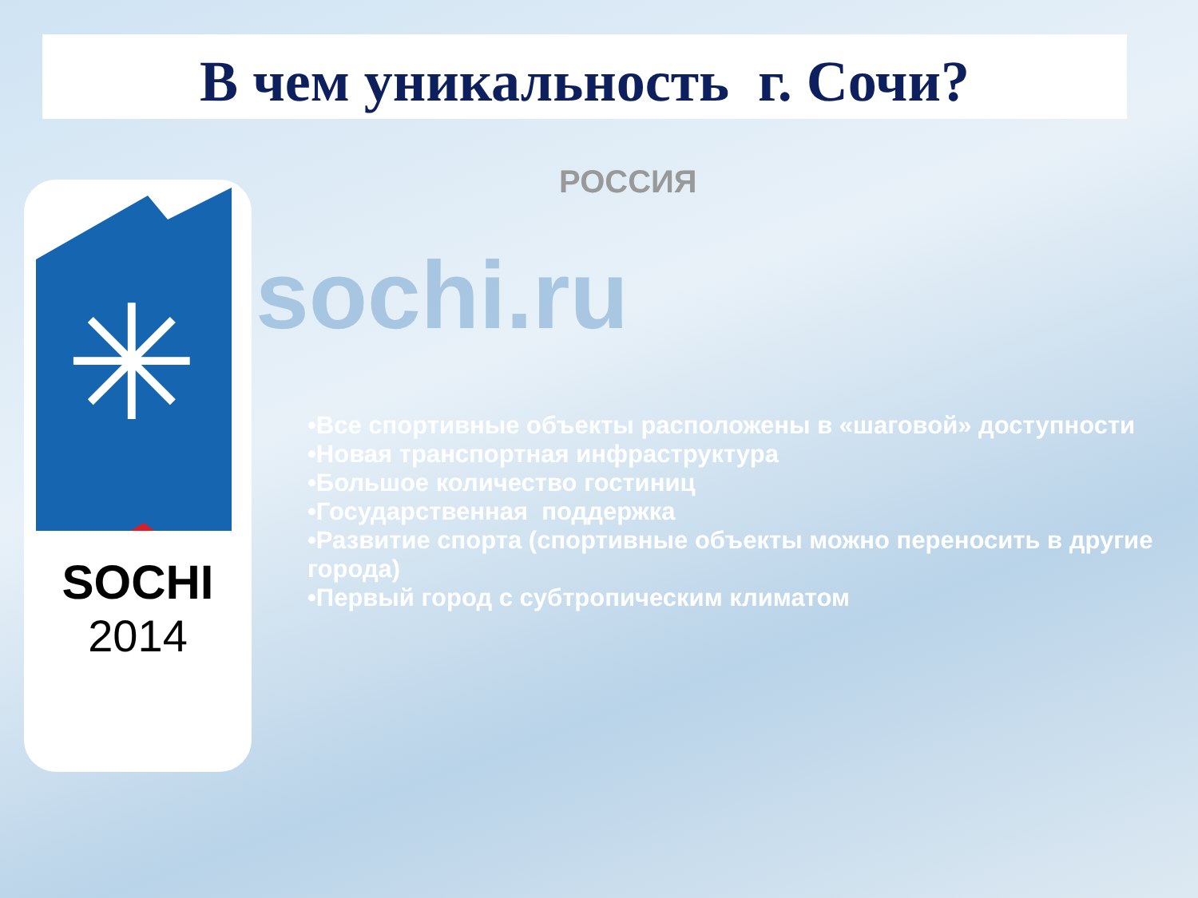В чем уникальность г. Сочи?
✳
SOCHI
2014
РОССИЯ
sochi.ru
•Все спортивные объекты расположены в «шаговой» доступности
•Новая транспортная инфраструктура
•Большое количество гостиниц
•Государственная поддержка
•Развитие спорта (спортивные объекты можно переносить в другие города)
•Первый город с субтропическим климатом